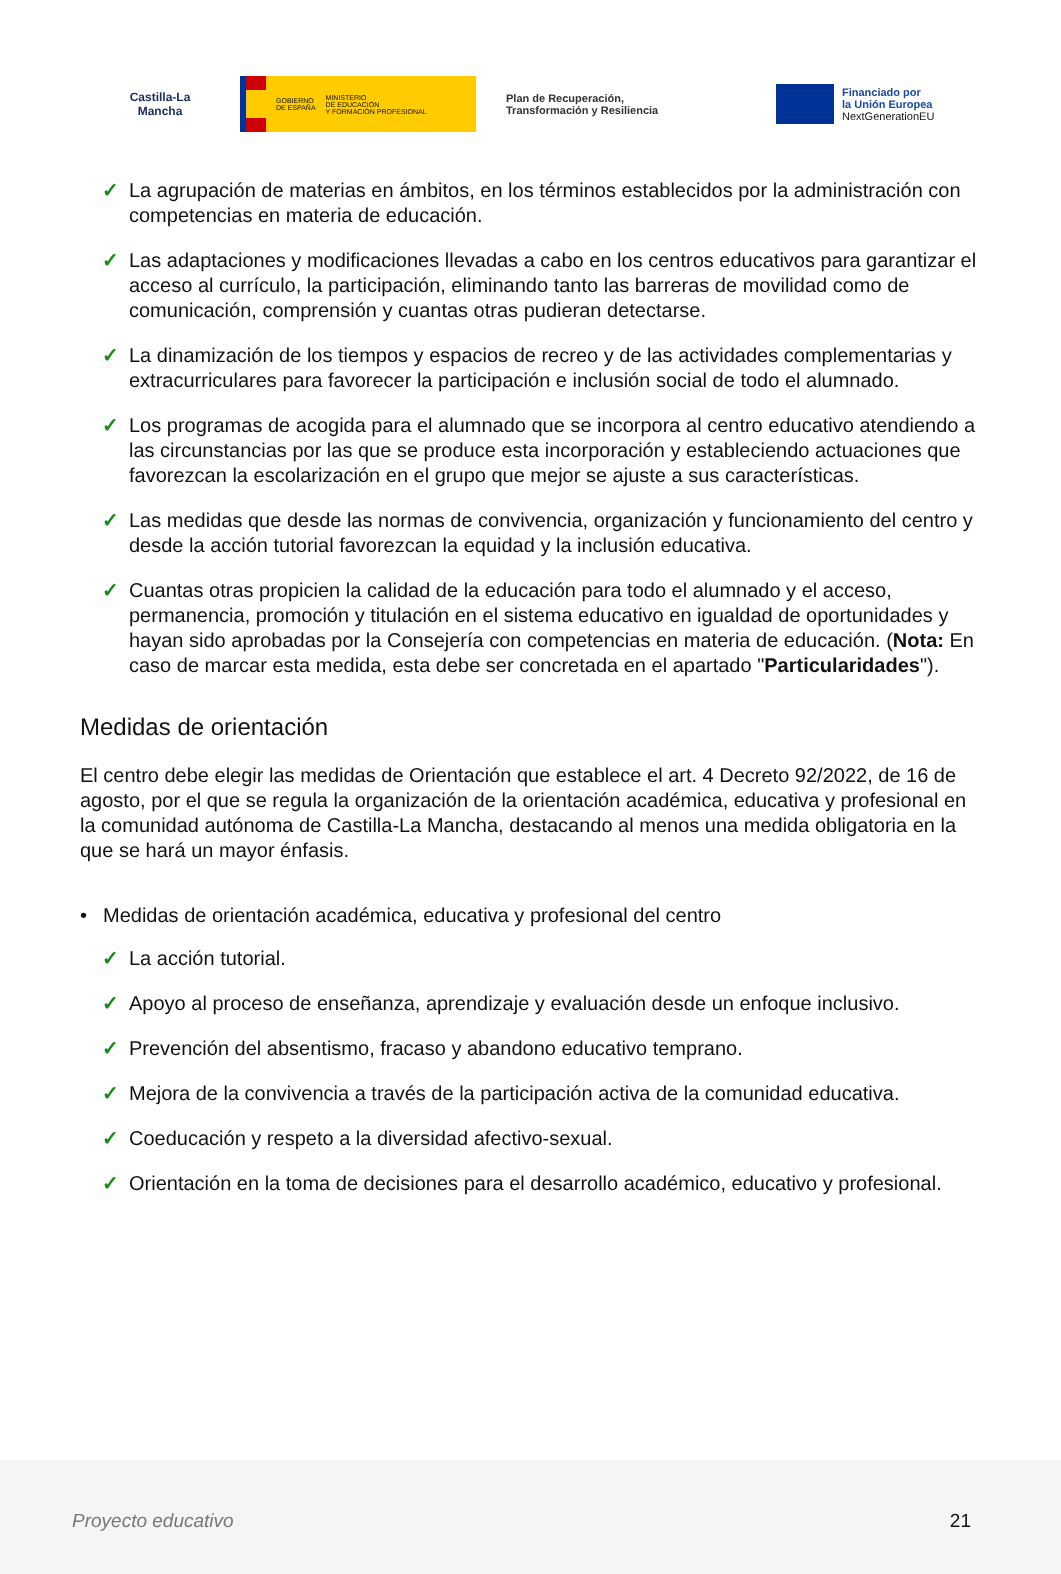Castilla-La Mancha
GOBIERNO
DE ESPAÑA
MINISTERIO
DE EDUCACIÓN
Y FORMACIÓN PROFESIONAL
Plan de Recuperación,
Transformación y Resiliencia
Financiado por
la Unión Europea
NextGenerationEU
✓ La agrupación de materias en ámbitos, en los términos establecidos por la administración con competencias en materia de educación.
✓ Las adaptaciones y modificaciones llevadas a cabo en los centros educativos para garantizar el acceso al currículo, la participación, eliminando tanto las barreras de movilidad como de comunicación, comprensión y cuantas otras pudieran detectarse.
✓ La dinamización de los tiempos y espacios de recreo y de las actividades complementarias y extracurriculares para favorecer la participación e inclusión social de todo el alumnado.
✓ Los programas de acogida para el alumnado que se incorpora al centro educativo atendiendo a las circunstancias por las que se produce esta incorporación y estableciendo actuaciones que favorezcan la escolarización en el grupo que mejor se ajuste a sus características.
✓ Las medidas que desde las normas de convivencia, organización y funcionamiento del centro y desde la acción tutorial favorezcan la equidad y la inclusión educativa.
✓ Cuantas otras propicien la calidad de la educación para todo el alumnado y el acceso, permanencia, promoción y titulación en el sistema educativo en igualdad de oportunidades y hayan sido aprobadas por la Consejería con competencias en materia de educación. (Nota: En caso de marcar esta medida, esta debe ser concretada en el apartado "Particularidades").
Medidas de orientación
El centro debe elegir las medidas de Orientación que establece el art. 4 Decreto 92/2022, de 16 de agosto, por el que se regula la organización de la orientación académica, educativa y profesional en la comunidad autónoma de Castilla-La Mancha, destacando al menos una medida obligatoria en la que se hará un mayor énfasis.
• Medidas de orientación académica, educativa y profesional del centro
✓ La acción tutorial.
✓ Apoyo al proceso de enseñanza, aprendizaje y evaluación desde un enfoque inclusivo.
✓ Prevención del absentismo, fracaso y abandono educativo temprano.
✓ Mejora de la convivencia a través de la participación activa de la comunidad educativa.
✓ Coeducación y respeto a la diversidad afectivo-sexual.
✓ Orientación en la toma de decisiones para el desarrollo académico, educativo y profesional.
Proyecto educativo 21